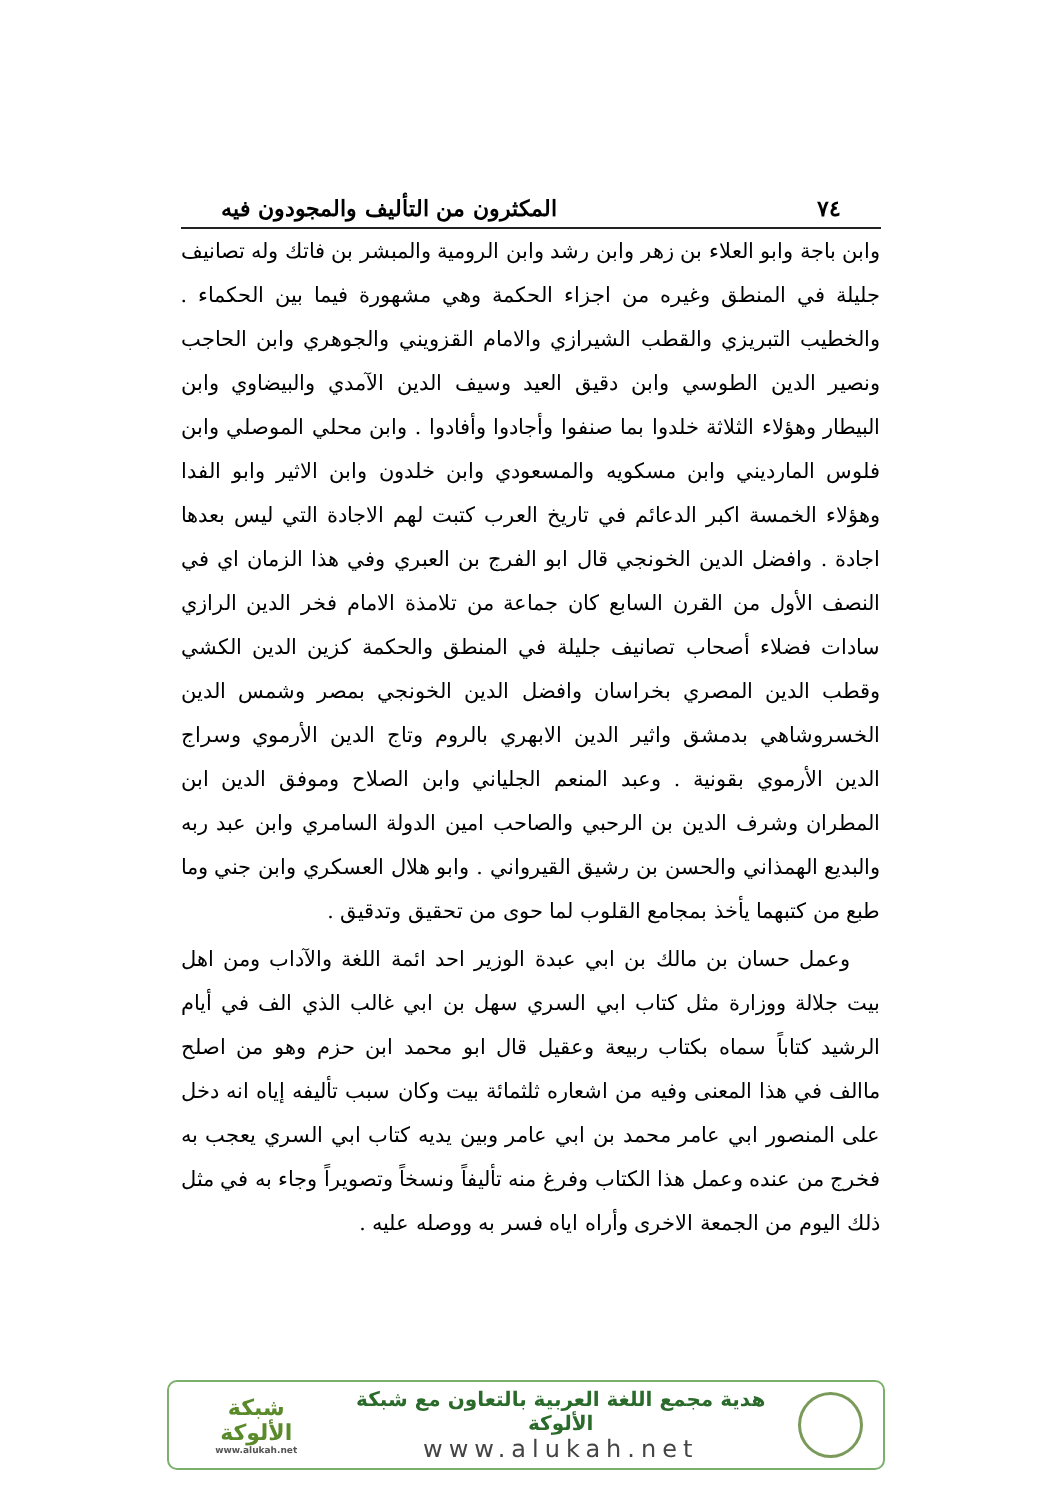٧٤ المكثرون من التأليف والمجودون فيه
وابن باجة وابو العلاء بن زهر وابن رشد وابن الرومية والمبشر بن فاتك وله تصانيف جليلة في المنطق وغيره من اجزاء الحكمة وهي مشهورة فيما بين الحكماء . والخطيب التبريزي والقطب الشيرازي والامام القزويني والجوهري وابن الحاجب ونصير الدين الطوسي وابن دقيق العيد وسيف الدين الآمدي والبيضاوي وابن البيطار وهؤلاء الثلاثة خلدوا بما صنفوا وأجادوا وأفادوا . وابن محلي الموصلي وابن فلوس المارديني وابن مسكويه والمسعودي وابن خلدون وابن الاثير وابو الفدا وهؤلاء الخمسة اكبر الدعائم في تاريخ العرب كتبت لهم الاجادة التي ليس بعدها اجادة . وافضل الدين الخونجي قال ابو الفرج بن العبري وفي هذا الزمان اي في النصف الأول من القرن السابع كان جماعة من تلامذة الامام فخر الدين الرازي سادات فضلاء أصحاب تصانيف جليلة في المنطق والحكمة كزين الدين الكشي وقطب الدين المصري بخراسان وافضل الدين الخونجي بمصر وشمس الدين الخسروشاهي بدمشق واثير الدين الابهري بالروم وتاج الدين الأرموي وسراج الدين الأرموي بقونية . وعبد المنعم الجلياني وابن الصلاح وموفق الدين ابن المطران وشرف الدين بن الرحبي والصاحب امين الدولة السامري وابن عبد ربه والبديع الهمذاني والحسن بن رشيق القيرواني . وابو هلال العسكري وابن جني وما طبع من كتبهما يأخذ بمجامع القلوب لما حوى من تحقيق وتدقيق .
وعمل حسان بن مالك بن ابي عبدة الوزير احد ائمة اللغة والآداب ومن اهل بيت جلالة ووزارة مثل كتاب ابي السري سهل بن ابي غالب الذي الف في أيام الرشيد كتاباً سماه بكتاب ربيعة وعقيل قال ابو محمد ابن حزم وهو من اصلح ماالف في هذا المعنى وفيه من اشعاره ثلثمائة بيت وكان سبب تأليفه إياه انه دخل على المنصور ابي عامر محمد بن ابي عامر وبين يديه كتاب ابي السري يعجب به فخرج من عنده وعمل هذا الكتاب وفرغ منه تأليفاً ونسخاً وتصويراً وجاء به في مثل ذلك اليوم من الجمعة الاخرى وأراه اياه فسر به ووصله عليه .
هدية مجمع اللغة العربية بالتعاون مع شبكة الألوكة
www.alukah.net
شبكة الألوكة
www.alukah.net